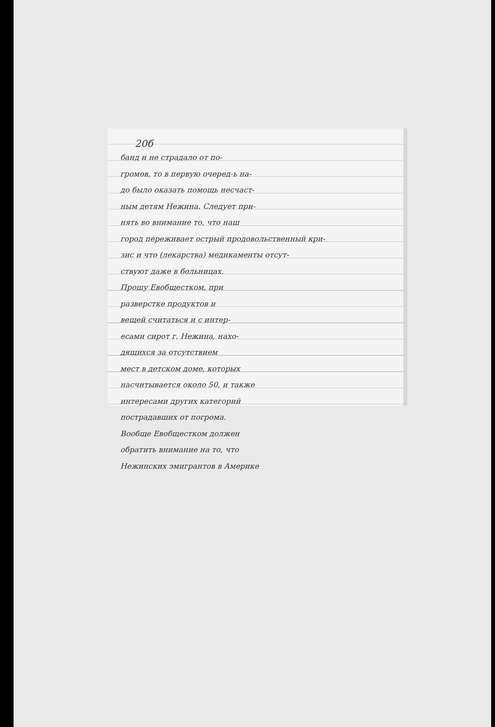20б
банд и не страдало от по-
громов, то в первую очеред-ь на-
до было оказать помощь несчаст-
ным детям Нежина. Следует при-
нять во внимание то, что наш
город переживает острый продовольственный кри-
зис и что (лекарства) медикаменты отсут-
ствуют даже в больницах.
Прошу Евобщестком, при
разверстке продуктов и
вещей считаться и с интер-
есами сирот г. Нежина, нахо-
дящихся за отсутствием
мест в детском доме, которых
насчитывается около 50, и также
интересами других категорий
пострадавших от погрома.
Вообще Евобщестком должен
обратить внимание на то, что
Нежинских эмигрантов в Америке